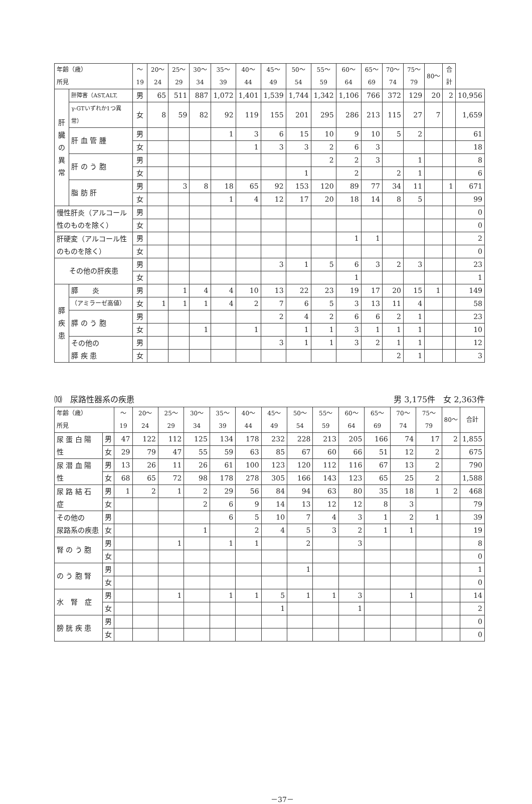| 年齢（歳） 所見 | | 〜19 | 20〜24 | 25〜29 | 30〜34 | 35〜39 | 40〜44 | 45〜49 | 50〜54 | 55〜59 | 60〜64 | 65〜69 | 70〜74 | 75〜79 | 80〜 | 合計 | |
| --- | --- | --- | --- | --- | --- | --- | --- | --- | --- | --- | --- | --- | --- | --- | --- | --- | --- |
| 肝 臓 の 異 常 | 肝障害（AST,ALT, | 男 | 65 | 511 | 887 | 1,072 | 1,401 | 1,539 | 1,744 | 1,342 | 1,106 | 766 | 372 | 129 | 20 | 2 | 10,956 |
| | γ-GTいずれか1つ異常） | 女 | 8 | 59 | 82 | 92 | 119 | 155 | 201 | 295 | 286 | 213 | 115 | 27 | 7 | | 1,659 |
| | 肝 血 管 腫 | 男 | | | | 1 | 3 | 6 | 15 | 10 | 9 | 10 | 5 | 2 | | | 61 |
| | | 女 | | | | | 1 | 3 | 3 | 2 | 6 | 3 | | | | | 18 |
| | 肝 の う 胞 | 男 | | | | | | | | 2 | 2 | 3 | | 1 | | | 8 |
| | | 女 | | | | | | | 1 | | 2 | | 2 | 1 | | | 6 |
| | 脂 肪 肝 | 男 | | 3 | 8 | 18 | 65 | 92 | 153 | 120 | 89 | 77 | 34 | 11 | | 1 | 671 |
| | | 女 | | | | 1 | 4 | 12 | 17 | 20 | 18 | 14 | 8 | 5 | | | 99 |
| 慢性肝炎（アルコール性のものを除く） | | 男 | | | | | | | | | | | | | | | 0 |
| | | 女 | | | | | | | | | | | | | | | 0 |
| 肝硬変（アルコール性のものを除く） | | 男 | | | | | | | | | 1 | 1 | | | | | 2 |
| | | 女 | | | | | | | | | | | | | | | 0 |
| その他の肝疾患 | | 男 | | | | | | 3 | 1 | 5 | 6 | 3 | 2 | 3 | | | 23 |
| | | 女 | | | | | | | | | 1 | | | | | | 1 |
| 膵 疾 患 | 膵 炎 | 男 | | 1 | 4 | 4 | 10 | 13 | 22 | 23 | 19 | 17 | 20 | 15 | 1 | | 149 |
| | （アミラーゼ高値） | 女 | 1 | 1 | 1 | 4 | 2 | 7 | 6 | 5 | 3 | 13 | 11 | 4 | | | 58 |
| | 膵 の う 胞 | 男 | | | | | | 2 | 4 | 2 | 6 | 6 | 2 | 1 | | | 23 |
| | | 女 | | | 1 | | 1 | | 1 | 1 | 3 | 1 | 1 | 1 | | | 10 |
| | その他の 膵 疾 患 | 男 | | | | | | 3 | 1 | 1 | 3 | 2 | 1 | 1 | | | 12 |
| | | 女 | | | | | | | | | | | 2 | 1 | | | 3 |
⑽　尿路性器系の疾患 男 3,175件　女 2,363件
| 年齢（歳） 所見 | | 〜19 | 20〜24 | 25〜29 | 30〜34 | 35〜39 | 40〜44 | 45〜49 | 50〜54 | 55〜59 | 60〜64 | 65〜69 | 70〜74 | 75〜79 | 80〜 | 合計 |
| --- | --- | --- | --- | --- | --- | --- | --- | --- | --- | --- | --- | --- | --- | --- | --- | --- |
| 尿 蛋 白 陽 性 | 男 | 47 | 122 | 112 | 125 | 134 | 178 | 232 | 228 | 213 | 205 | 166 | 74 | 17 | 2 | 1,855 |
| | 女 | 29 | 79 | 47 | 55 | 59 | 63 | 85 | 67 | 60 | 66 | 51 | 12 | 2 | | 675 |
| 尿 潜 血 陽 性 | 男 | 13 | 26 | 11 | 26 | 61 | 100 | 123 | 120 | 112 | 116 | 67 | 13 | 2 | | 790 |
| | 女 | 68 | 65 | 72 | 98 | 178 | 278 | 305 | 166 | 143 | 123 | 65 | 25 | 2 | | 1,588 |
| 尿 路 結 石 症 | 男 | 1 | 2 | 1 | 2 | 29 | 56 | 84 | 94 | 63 | 80 | 35 | 18 | 1 | 2 | 468 |
| | 女 | | | | 2 | 6 | 9 | 14 | 13 | 12 | 12 | 8 | 3 | | | 79 |
| その他の 尿路系の疾患 | 男 | | | | | 6 | 5 | 10 | 7 | 4 | 3 | 1 | 2 | 1 | | 39 |
| | 女 | | | | 1 | | 2 | 4 | 5 | 3 | 2 | 1 | 1 | | | 19 |
| 腎 の う 胞 | 男 | | | 1 | | 1 | 1 | | 2 | | 3 | | | | | 8 |
| | 女 | | | | | | | | | | | | | | | 0 |
| の う 胞 腎 | 男 | | | | | | | | 1 | | | | | | | 1 |
| | 女 | | | | | | | | | | | | | | | 0 |
| 水 腎 症 | 男 | | | 1 | | 1 | 1 | 5 | 1 | 1 | 3 | | 1 | | | 14 |
| | 女 | | | | | | | 1 | | | 1 | | | | | 2 |
| 膀 胱 疾 患 | 男 | | | | | | | | | | | | | | | 0 |
| | 女 | | | | | | | | | | | | | | | 0 |
－37－